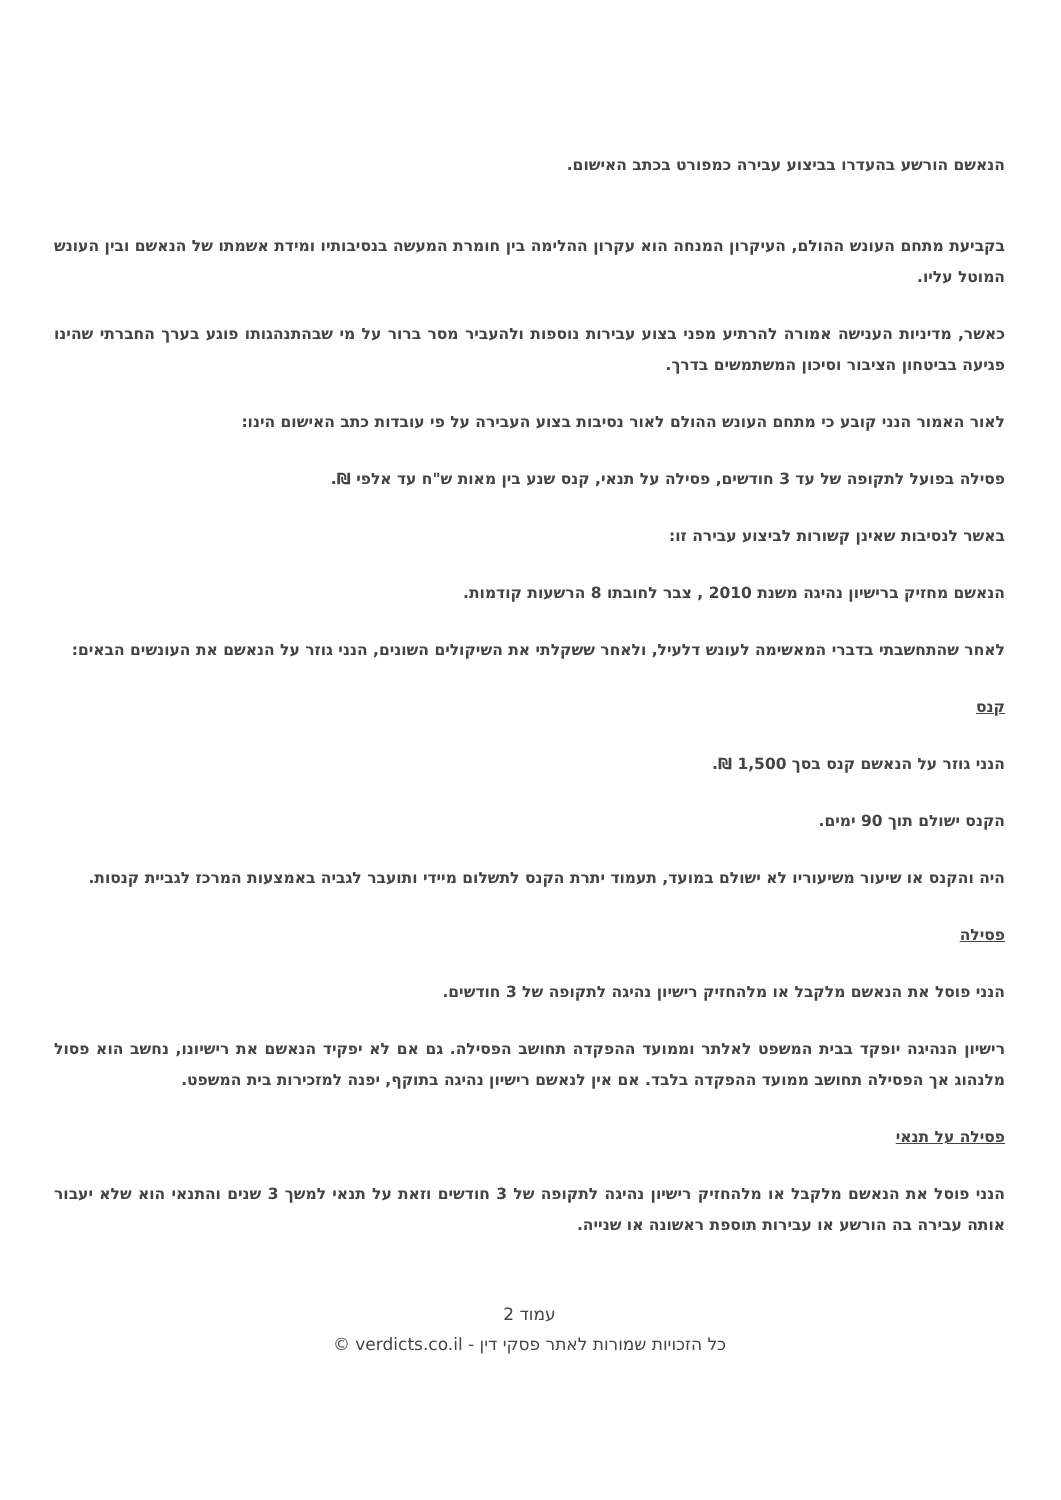הנאשם הורשע בהעדרו בביצוע עבירה כמפורט בכתב האישום.
בקביעת מתחם העונש ההולם, העיקרון המנחה הוא עקרון ההלימה בין חומרת המעשה בנסיבותיו ומידת אשמתו של הנאשם ובין העונש המוטל עליו.
כאשר, מדיניות הענישה אמורה להרתיע מפני בצוע עבירות נוספות ולהעביר מסר ברור על מי שבהתנהגותו פוגע בערך החברתי שהינו פגיעה בביטחון הציבור וסיכון המשתמשים בדרך.
לאור האמור הנני קובע כי מתחם העונש ההולם לאור נסיבות בצוע העבירה על פי עובדות כתב האישום הינו:
פסילה בפועל לתקופה של עד 3 חודשים, פסילה על תנאי, קנס שנע בין מאות ש"ח עד אלפי ₪.
באשר לנסיבות שאינן קשורות לביצוע עבירה זו:
הנאשם מחזיק ברישיון נהיגה משנת 2010 , צבר לחובתו 8 הרשעות קודמות.
לאחר שהתחשבתי בדברי המאשימה לעונש דלעיל, ולאחר ששקלתי את השיקולים השונים, הנני גוזר על הנאשם את העונשים הבאים:
קנס
הנני גוזר על הנאשם קנס בסך 1,500 ₪.
הקנס ישולם תוך 90 ימים.
היה והקנס או שיעור משיעוריו לא ישולם במועד, תעמוד יתרת הקנס לתשלום מיידי ותועבר לגביה באמצעות המרכז לגביית קנסות.
פסילה
הנני פוסל את הנאשם מלקבל או מלהחזיק רישיון נהיגה לתקופה של 3 חודשים.
רישיון הנהיגה יופקד בבית המשפט לאלתר וממועד ההפקדה תחושב הפסילה. גם אם לא יפקיד הנאשם את רישיונו, נחשב הוא פסול מלנהוג אך הפסילה תחושב ממועד ההפקדה בלבד. אם אין לנאשם רישיון נהיגה בתוקף, יפנה למזכירות בית המשפט.
פסילה על תנאי
הנני פוסל את הנאשם מלקבל או מלהחזיק רישיון נהיגה לתקופה של 3 חודשים וזאת על תנאי למשך 3 שנים והתנאי הוא שלא יעבור אותה עבירה בה הורשע או עבירות תוספת ראשונה או שנייה.
עמוד 2
כל הזכויות שמורות לאתר פסקי דין - verdicts.co.il ©